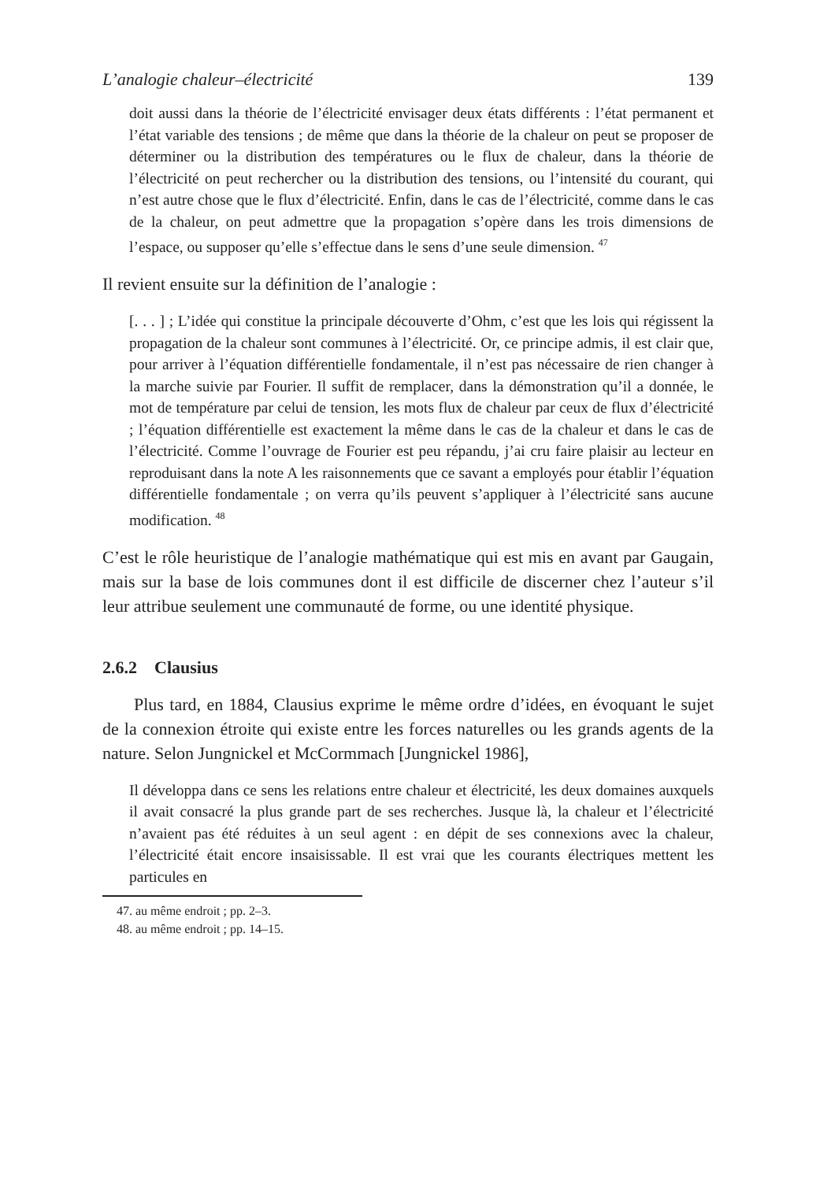L’analogie chaleur–électricité 139
doit aussi dans la théorie de l’électricité envisager deux états différents : l’état permanent et l’état variable des tensions ; de même que dans la théorie de la chaleur on peut se proposer de déterminer ou la distribution des températures ou le flux de chaleur, dans la théorie de l’électricité on peut rechercher ou la distribution des tensions, ou l’intensité du courant, qui n’est autre chose que le flux d’électricité. Enfin, dans le cas de l’électricité, comme dans le cas de la chaleur, on peut admettre que la propagation s’opère dans les trois dimensions de l’espace, ou supposer qu’elle s’effectue dans le sens d’une seule dimension. <sup>47</sup>
Il revient ensuite sur la définition de l’analogie :
[. . . ] ; L’idée qui constitue la principale découverte d’Ohm, c’est que les lois qui régissent la propagation de la chaleur sont communes à l’électricité. Or, ce principe admis, il est clair que, pour arriver à l’équation différentielle fondamentale, il n’est pas nécessaire de rien changer à la marche suivie par Fourier. Il suffit de remplacer, dans la démonstration qu’il a donnée, le mot de température par celui de tension, les mots flux de chaleur par ceux de flux d’électricité ; l’équation différentielle est exactement la même dans le cas de la chaleur et dans le cas de l’électricité. Comme l’ouvrage de Fourier est peu répandu, j’ai cru faire plaisir au lecteur en reproduisant dans la note A les raisonnements que ce savant a employés pour établir l’équation différentielle fondamentale ; on verra qu’ils peuvent s’appliquer à l’électricité sans aucune modification. <sup>48</sup>
C’est le rôle heuristique de l’analogie mathématique qui est mis en avant par Gaugain, mais sur la base de lois communes dont il est difficile de discerner chez l’auteur s’il leur attribue seulement une communauté de forme, ou une identité physique.
2.6.2 Clausius
Plus tard, en 1884, Clausius exprime le même ordre d’idées, en évoquant le sujet de la connexion étroite qui existe entre les forces naturelles ou les grands agents de la nature. Selon Jungnickel et McCormmach [Jungnickel 1986],
Il développa dans ce sens les relations entre chaleur et électricité, les deux domaines auxquels il avait consacré la plus grande part de ses recherches. Jusque là, la chaleur et l’électricité n’avaient pas été réduites à un seul agent : en dépit de ses connexions avec la chaleur, l’électricité était encore insaisissable. Il est vrai que les courants électriques mettent les particules en
47. au même endroit ; pp. 2–3.
48. au même endroit ; pp. 14–15.